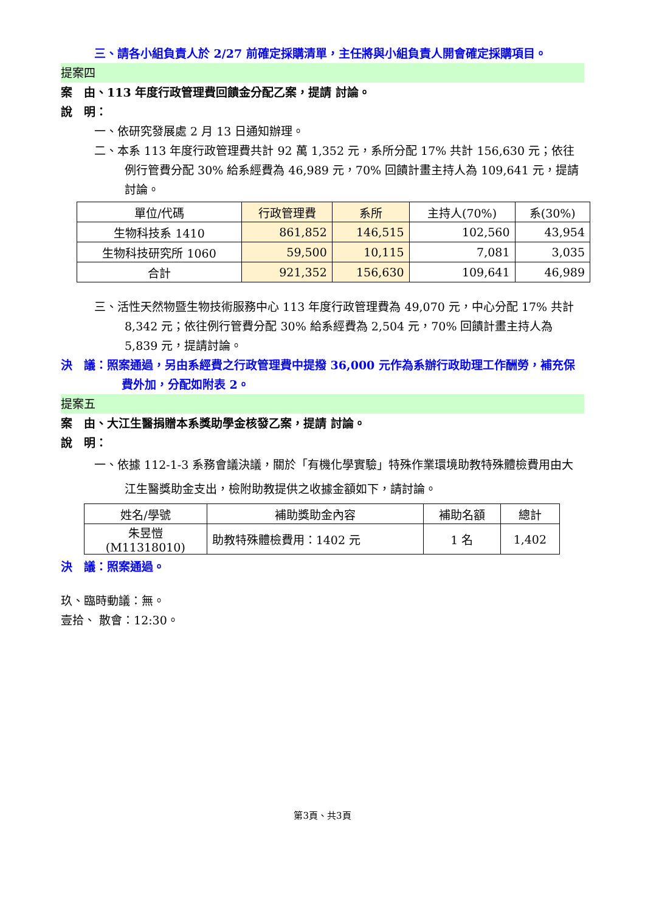三、請各小組負責人於 2/27 前確定採購清單，主任將與小組負責人開會確定採購項目。
提案四
案　由、113 年度行政管理費回饋金分配乙案，提請 討論。
說　明：
一、依研究發展處 2 月 13 日通知辦理。
二、本系 113 年度行政管理費共計 92 萬 1,352 元，系所分配 17% 共計 156,630 元；依往例行管費分配 30% 給系經費為 46,989 元，70% 回饋計畫主持人為 109,641 元，提請討論。
| 單位/代碼 | 行政管理費 | 系所 | 主持人(70%) | 系(30%) |
| --- | --- | --- | --- | --- |
| 生物科技系 1410 | 861,852 | 146,515 | 102,560 | 43,954 |
| 生物科技研究所 1060 | 59,500 | 10,115 | 7,081 | 3,035 |
| 合計 | 921,352 | 156,630 | 109,641 | 46,989 |
三、活性天然物暨生物技術服務中心 113 年度行政管理費為 49,070 元，中心分配 17% 共計 8,342 元；依往例行管費分配 30% 給系經費為 2,504 元，70% 回饋計畫主持人為 5,839 元，提請討論。
決　議：照案通過，另由系經費之行政管理費中提撥 36,000 元作為系辦行政助理工作酬勞，補充保費外加，分配如附表 2。
提案五
案　由、大江生醫捐贈本系獎助學金核發乙案，提請 討論。
說　明：
一、依據 112-1-3 系務會議決議，關於「有機化學實驗」特殊作業環境助教特殊體檢費用由大江生醫獎助金支出，檢附助教提供之收據金額如下，請討論。
| 姓名/學號 | 補助獎助金內容 | 補助名額 | 總計 |
| --- | --- | --- | --- |
| 朱昱愷 (M11318010) | 助教特殊體檢費用：1402 元 | 1 名 | 1,402 |
決　議：照案通過。
玖、臨時動議：無。
壹拾、 散會：12:30。
第3頁、共3頁